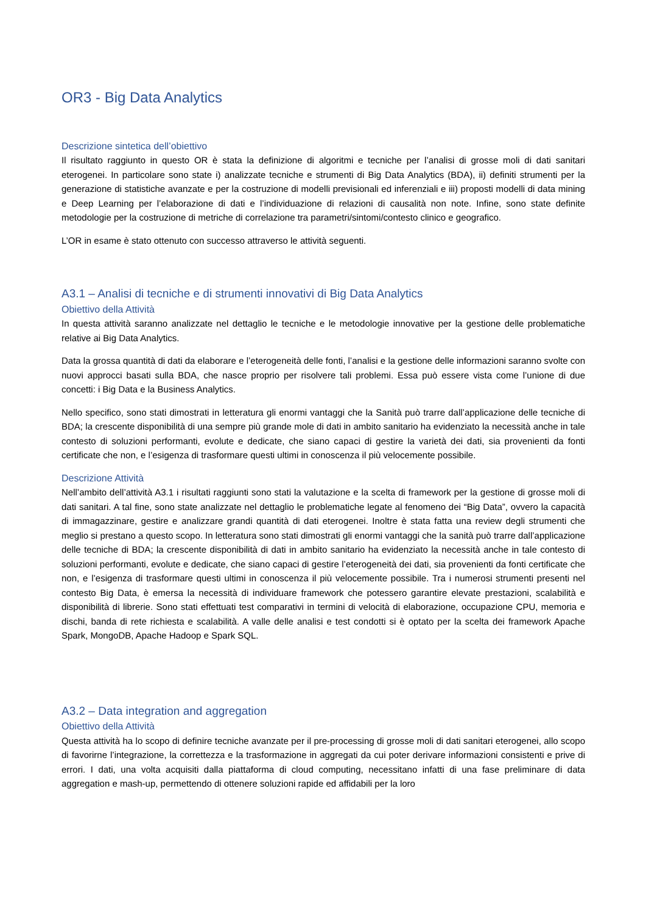OR3 - Big Data Analytics
Descrizione sintetica dell’obiettivo
Il risultato raggiunto in questo OR è stata la definizione di algoritmi e tecniche per l’analisi di grosse moli di dati sanitari eterogenei. In particolare sono state i) analizzate tecniche e strumenti di Big Data Analytics (BDA), ii) definiti strumenti per la generazione di statistiche avanzate e per la costruzione di modelli previsionali ed inferenziali e iii) proposti modelli di data mining e Deep Learning per l’elaborazione di dati e l’individuazione di relazioni di causalità non note. Infine, sono state definite metodologie per la costruzione di metriche di correlazione tra parametri/sintomi/contesto clinico e geografico.
L’OR in esame è stato ottenuto con successo attraverso le attività seguenti.
A3.1 – Analisi di tecniche e di strumenti innovativi di Big Data Analytics
Obiettivo della Attività
In questa attività saranno analizzate nel dettaglio le tecniche e le metodologie innovative per la gestione delle problematiche relative ai Big Data Analytics.
Data la grossa quantità di dati da elaborare e l’eterogeneità delle fonti, l’analisi e la gestione delle informazioni saranno svolte con nuovi approcci basati sulla BDA, che nasce proprio per risolvere tali problemi. Essa può essere vista come l’unione di due concetti: i Big Data e la Business Analytics.
Nello specifico, sono stati dimostrati in letteratura gli enormi vantaggi che la Sanità può trarre dall’applicazione delle tecniche di BDA; la crescente disponibilità di una sempre più grande mole di dati in ambito sanitario ha evidenziato la necessità anche in tale contesto di soluzioni performanti, evolute e dedicate, che siano capaci di gestire la varietà dei dati, sia provenienti da fonti certificate che non, e l’esigenza di trasformare questi ultimi in conoscenza il più velocemente possibile.
Descrizione Attività
Nell’ambito dell’attività A3.1 i risultati raggiunti sono stati la valutazione e la scelta di framework per la gestione di grosse moli di dati sanitari. A tal fine, sono state analizzate nel dettaglio le problematiche legate al fenomeno dei “Big Data”, ovvero la capacità di immagazzinare, gestire e analizzare grandi quantità di dati eterogenei. Inoltre è stata fatta una review degli strumenti che meglio si prestano a questo scopo. In letteratura sono stati dimostrati gli enormi vantaggi che la sanità può trarre dall’applicazione delle tecniche di BDA; la crescente disponibilità di dati in ambito sanitario ha evidenziato la necessità anche in tale contesto di soluzioni performanti, evolute e dedicate, che siano capaci di gestire l’eterogeneità dei dati, sia provenienti da fonti certificate che non, e l’esigenza di trasformare questi ultimi in conoscenza il più velocemente possibile. Tra i numerosi strumenti presenti nel contesto Big Data, è emersa la necessità di individuare framework che potessero garantire elevate prestazioni, scalabilità e disponibilità di librerie. Sono stati effettuati test comparativi in termini di velocità di elaborazione, occupazione CPU, memoria e dischi, banda di rete richiesta e scalabilità. A valle delle analisi e test condotti si è optato per la scelta dei framework Apache Spark, MongoDB, Apache Hadoop e Spark SQL.
A3.2 – Data integration and aggregation
Obiettivo della Attività
Questa attività ha lo scopo di definire tecniche avanzate per il pre-processing di grosse moli di dati sanitari eterogenei, allo scopo di favorirne l’integrazione, la correttezza e la trasformazione in aggregati da cui poter derivare informazioni consistenti e prive di errori. I dati, una volta acquisiti dalla piattaforma di cloud computing, necessitano infatti di una fase preliminare di data aggregation e mash-up, permettendo di ottenere soluzioni rapide ed affidabili per la loro